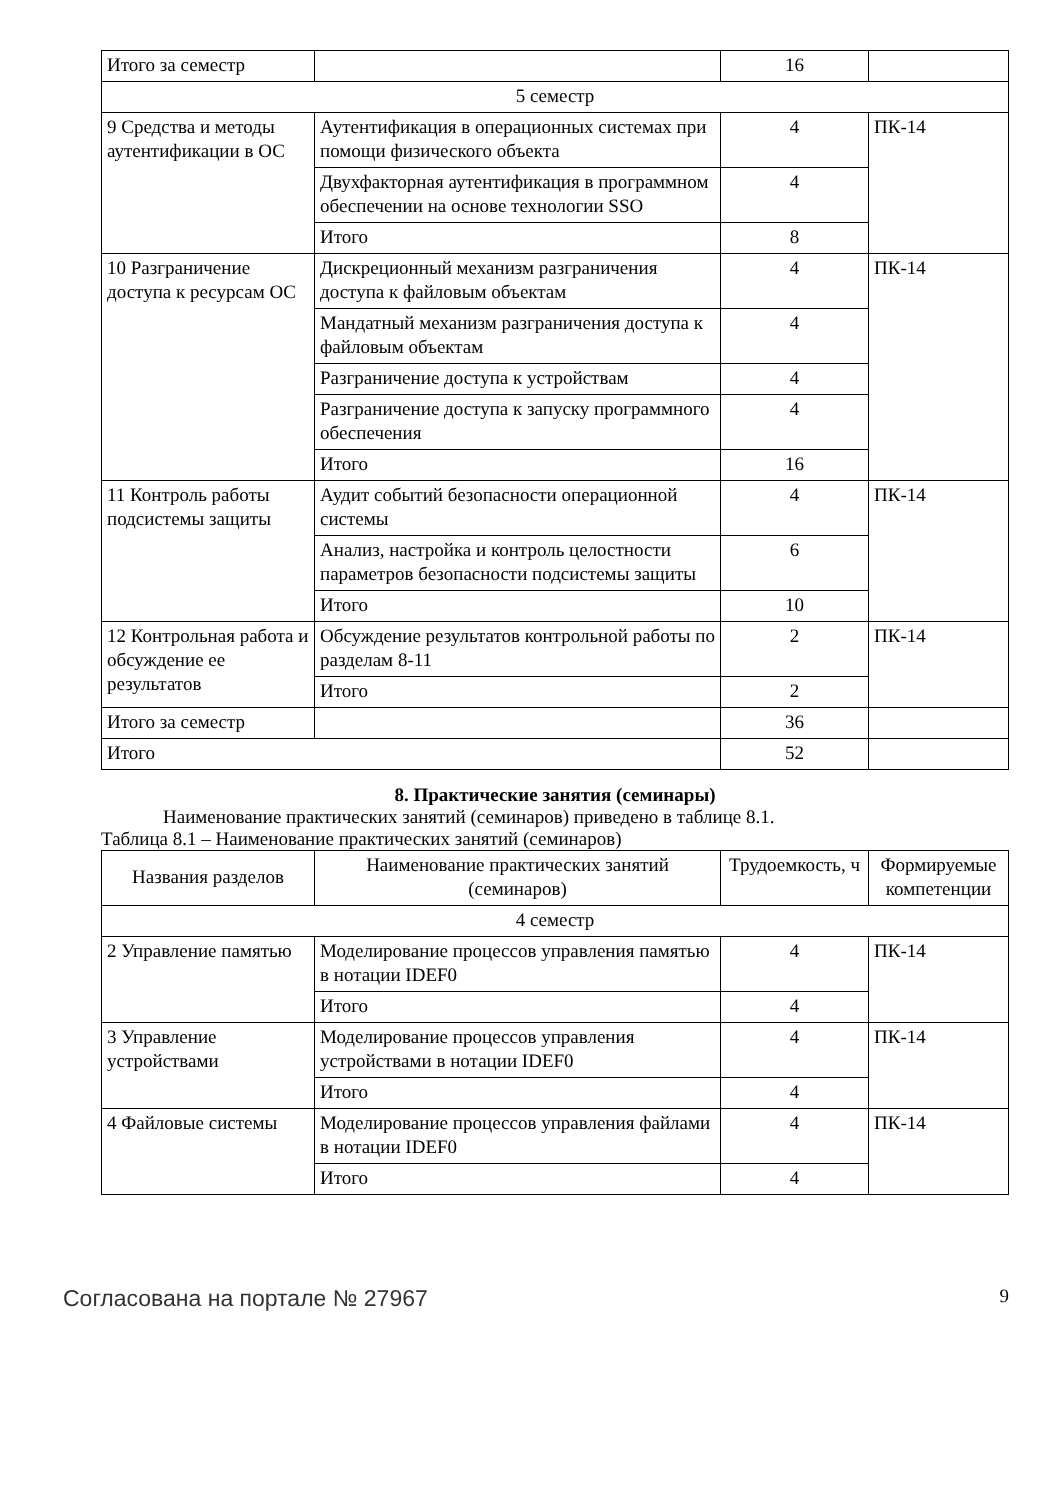| Итого за семестр | | 16 | |
| 5 семестр | | | |
| 9 Средства и методы аутентификации в ОС | Аутентификация в операционных системах при помощи физического объекта | 4 | ПК-14 |
| | Двухфакторная аутентификация в программном обеспечении на основе технологии SSO | 4 | |
| | Итого | 8 | |
| 10 Разграничение доступа к ресурсам ОС | Дискреционный механизм разграничения доступа к файловым объектам | 4 | ПК-14 |
| | Мандатный механизм разграничения доступа к файловым объектам | 4 | |
| | Разграничение доступа к устройствам | 4 | |
| | Разграничение доступа к запуску программного обеспечения | 4 | |
| | Итого | 16 | |
| 11 Контроль работы подсистемы защиты | Аудит событий безопасности операционной системы | 4 | ПК-14 |
| | Анализ, настройка и контроль целостности параметров безопасности подсистемы защиты | 6 | |
| | Итого | 10 | |
| 12 Контрольная работа и обсуждение ее результатов | Обсуждение результатов контрольной работы по разделам 8-11 | 2 | ПК-14 |
| | Итого | 2 | |
| Итого за семестр | | 36 | |
| Итого | | 52 | |
8. Практические занятия (семинары)
Наименование практических занятий (семинаров) приведено в таблице 8.1.
Таблица 8.1 – Наименование практических занятий (семинаров)
| Названия разделов | Наименование практических занятий (семинаров) | Трудоемкость, ч | Формируемые компетенции |
| --- | --- | --- | --- |
| 4 семестр | | | |
| 2 Управление памятью | Моделирование процессов управления памятью в нотации IDEF0 | 4 | ПК-14 |
| | Итого | 4 | |
| 3 Управление устройствами | Моделирование процессов управления устройствами в нотации IDEF0 | 4 | ПК-14 |
| | Итого | 4 | |
| 4 Файловые системы | Моделирование процессов управления файлами в нотации IDEF0 | 4 | ПК-14 |
| | Итого | 4 | |
Согласована на портале № 27967 9